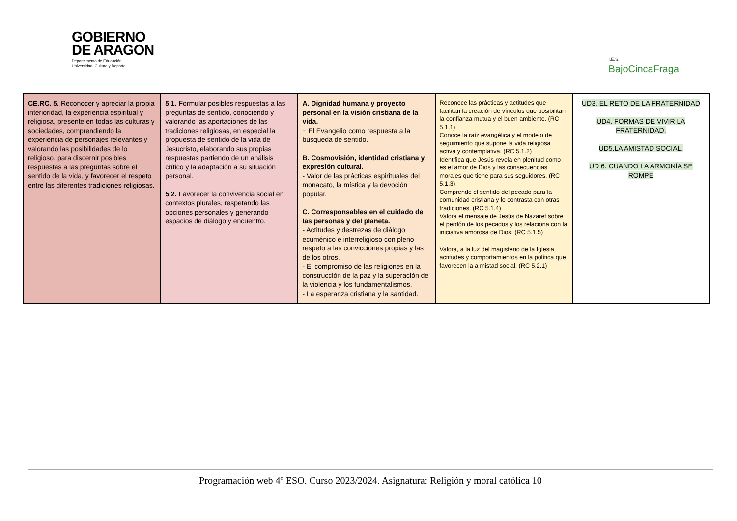GOBIERNO
DE ARAGON
Departamento de Educación,
Universidad, Cultura y Deporte
I.E.S.
BajoCincaFraga
| CE.RC. 5. Reconocer y apreciar la propia interioridad, la experiencia espiritual y religiosa, presente en todas las culturas y sociedades, comprendiendo la experiencia de personajes relevantes y valorando las posibilidades de lo religioso, para discernir posibles respuestas a las preguntas sobre el sentido de la vida, y favorecer el respeto entre las diferentes tradiciones religiosas. | 5.1. Formular posibles respuestas a las preguntas de sentido, conociendo y valorando las aportaciones de las tradiciones religiosas, en especial la propuesta de sentido de la vida de Jesucristo, elaborando sus propias respuestas partiendo de un análisis crítico y la adaptación a su situación personal. 5.2. Favorecer la convivencia social en contextos plurales, respetando las opciones personales y generando espacios de diálogo y encuentro. | A. Dignidad humana y proyecto personal en la visión cristiana de la vida. − El Evangelio como respuesta a la búsqueda de sentido. B. Cosmovisión, identidad cristiana y expresión cultural. - Valor de las prácticas espirituales del monacato, la mística y la devoción popular. C. Corresponsables en el cuidado de las personas y del planeta. - Actitudes y destrezas de diálogo ecuménico e interreligioso con pleno respeto a las convicciones propias y las de los otros. - El compromiso de las religiones en la construcción de la paz y la superación de la violencia y los fundamentalismos. - La esperanza cristiana y la santidad. | Reconoce las prácticas y actitudes que facilitan la creación de vínculos que posibilitan la confianza mutua y el buen ambiente. (RC 5.1.1) Conoce la raíz evangélica y el modelo de seguimiento que supone la vida religiosa activa y contemplativa. (RC 5.1.2) Identifica que Jesús revela en plenitud como es el amor de Dios y las consecuencias morales que tiene para sus seguidores. (RC 5.1.3) Comprende el sentido del pecado para la comunidad cristiana y lo contrasta con otras tradiciones. (RC 5.1.4) Valora el mensaje de Jesús de Nazaret sobre el perdón de los pecados y los relaciona con la iniciativa amorosa de Dios. (RC 5.1.5) Valora, a la luz del magisterio de la Iglesia, actitudes y comportamientos en la política que favorecen la a mistad social. (RC 5.2.1) | UD3. EL RETO DE LA FRATERNIDAD UD4. FORMAS DE VIVIR LA FRATERNIDAD. UD5.LA AMISTAD SOCIAL. UD 6. CUANDO LA ARMONÍA SE ROMPE |
Programación web 4º ESO. Curso 2023/2024. Asignatura: Religión y moral católica 10